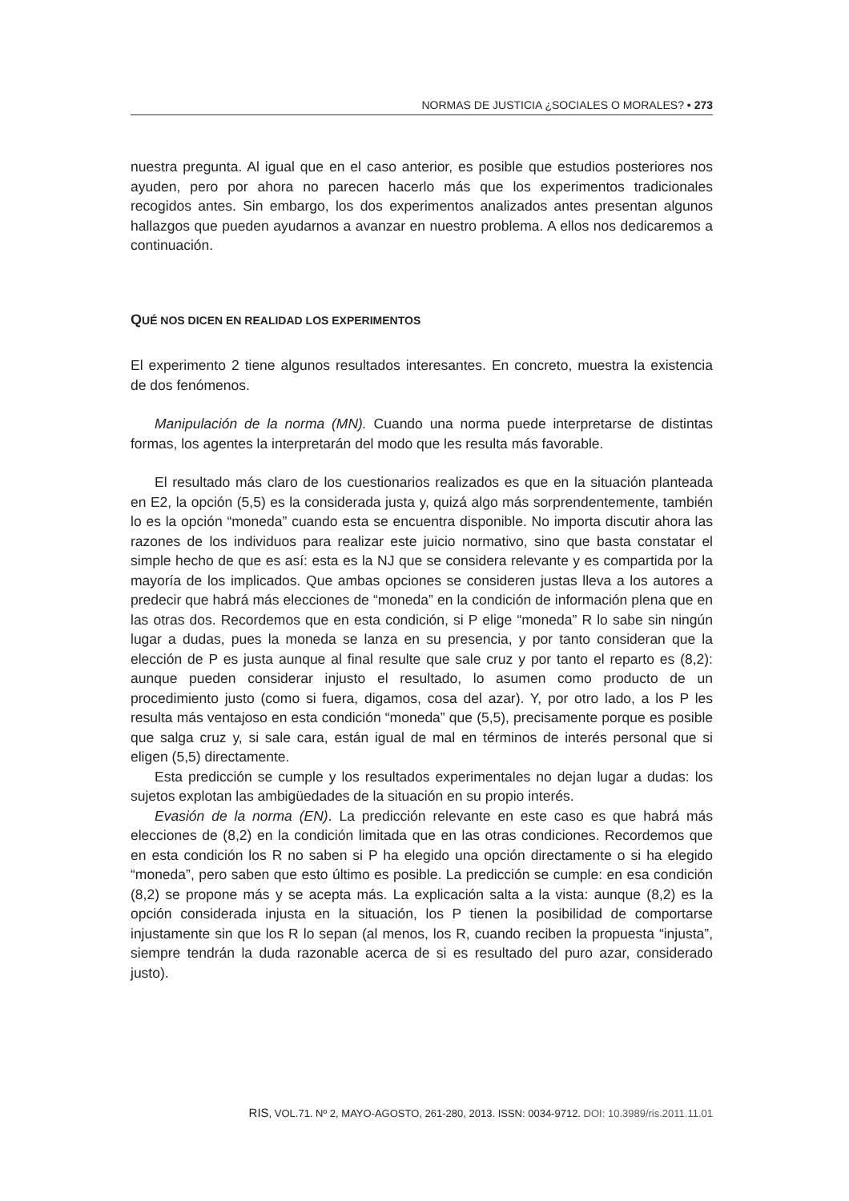NORMAS DE JUSTICIA ¿SOCIALES O MORALES? • 273
nuestra pregunta. Al igual que en el caso anterior, es posible que estudios posteriores nos ayuden, pero por ahora no parecen hacerlo más que los experimentos tradicionales recogidos antes. Sin embargo, los dos experimentos analizados antes presentan algunos hallazgos que pueden ayudarnos a avanzar en nuestro problema. A ellos nos dedicaremos a continuación.
QUÉ NOS DICEN EN REALIDAD LOS EXPERIMENTOS
El experimento 2 tiene algunos resultados interesantes. En concreto, muestra la existencia de dos fenómenos.
Manipulación de la norma (MN). Cuando una norma puede interpretarse de distintas formas, los agentes la interpretarán del modo que les resulta más favorable.
El resultado más claro de los cuestionarios realizados es que en la situación planteada en E2, la opción (5,5) es la considerada justa y, quizá algo más sorprendentemente, también lo es la opción “moneda” cuando esta se encuentra disponible. No importa discutir ahora las razones de los individuos para realizar este juicio normativo, sino que basta constatar el simple hecho de que es así: esta es la NJ que se considera relevante y es compartida por la mayoría de los implicados. Que ambas opciones se consideren justas lleva a los autores a predecir que habrá más elecciones de “moneda” en la condición de información plena que en las otras dos. Recordemos que en esta condición, si P elige “moneda” R lo sabe sin ningún lugar a dudas, pues la moneda se lanza en su presencia, y por tanto consideran que la elección de P es justa aunque al final resulte que sale cruz y por tanto el reparto es (8,2): aunque pueden considerar injusto el resultado, lo asumen como producto de un procedimiento justo (como si fuera, digamos, cosa del azar). Y, por otro lado, a los P les resulta más ventajoso en esta condición “moneda” que (5,5), precisamente porque es posible que salga cruz y, si sale cara, están igual de mal en términos de interés personal que si eligen (5,5) directamente.
Esta predicción se cumple y los resultados experimentales no dejan lugar a dudas: los sujetos explotan las ambigüedades de la situación en su propio interés.
Evasión de la norma (EN). La predicción relevante en este caso es que habrá más elecciones de (8,2) en la condición limitada que en las otras condiciones. Recordemos que en esta condición los R no saben si P ha elegido una opción directamente o si ha elegido “moneda”, pero saben que esto último es posible. La predicción se cumple: en esa condición (8,2) se propone más y se acepta más. La explicación salta a la vista: aunque (8,2) es la opción considerada injusta en la situación, los P tienen la posibilidad de comportarse injustamente sin que los R lo sepan (al menos, los R, cuando reciben la propuesta “injusta”, siempre tendrán la duda razonable acerca de si es resultado del puro azar, considerado justo).
RIS, VOL.71. Nº 2, MAYO-AGOSTO, 261-280, 2013. ISSN: 0034-9712. DOI: 10.3989/ris.2011.11.01